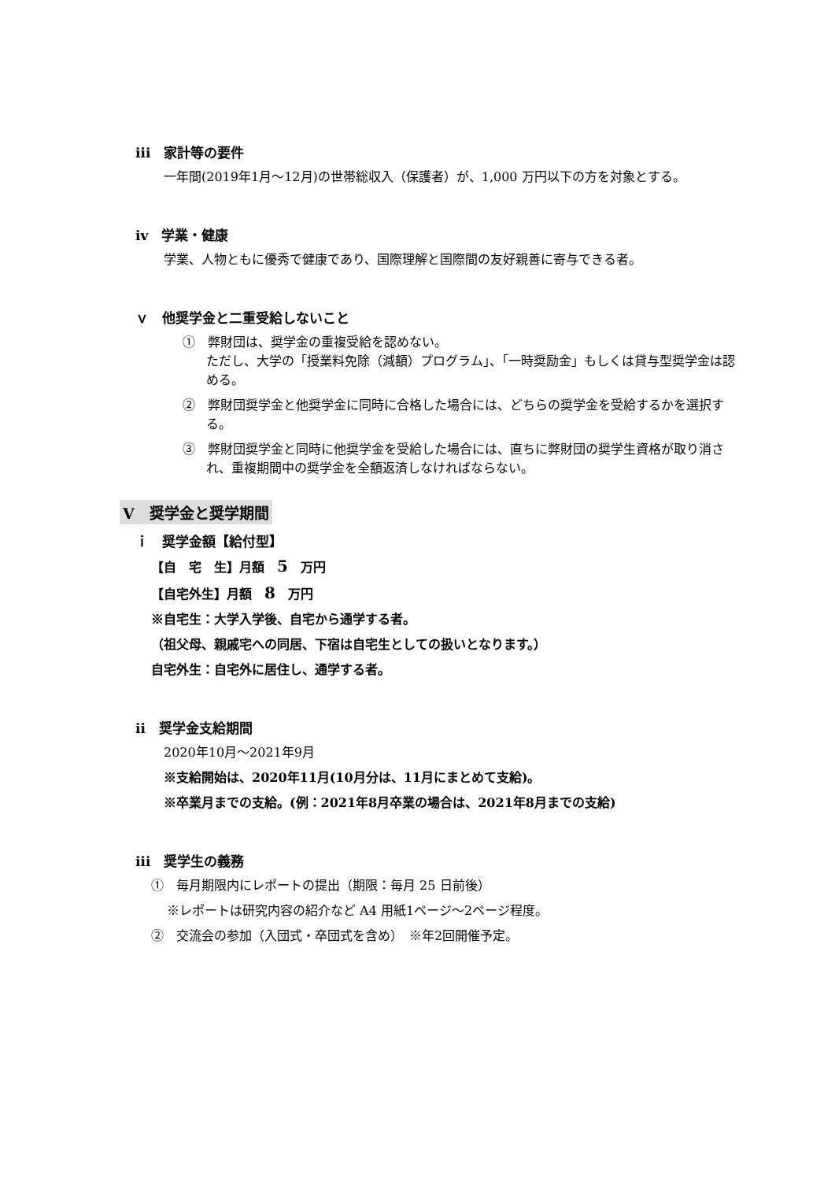iii　家計等の要件
一年間(2019年1月～12月)の世帯総収入（保護者）が、1,000 万円以下の方を対象とする。
iv　学業・健康
学業、人物ともに優秀で健康であり、国際理解と国際間の友好親善に寄与できる者。
ｖ　他奨学金と二重受給しないこと
①　弊財団は、奨学金の重複受給を認めない。
ただし、大学の「授業料免除（減額）プログラム」、「一時奨励金」もしくは貸与型奨学金は認める。
②　弊財団奨学金と他奨学金に同時に合格した場合には、どちらの奨学金を受給するかを選択する。
③　弊財団奨学金と同時に他奨学金を受給した場合には、直ちに弊財団の奨学生資格が取り消され、重複期間中の奨学金を全額返済しなければならない。
Ⅴ　奨学金と奨学期間
ｉ　奨学金額【給付型】
【自　宅　生】月額　5　万円
【自宅外生】月額　8　万円
※自宅生：大学入学後、自宅から通学する者。
（祖父母、親戚宅への同居、下宿は自宅生としての扱いとなります。）
自宅外生：自宅外に居住し、通学する者。
ii　奨学金支給期間
2020年10月～2021年9月
※支給開始は、2020年11月(10月分は、11月にまとめて支給)。
※卒業月までの支給。(例：2021年8月卒業の場合は、2021年8月までの支給)
iii　奨学生の義務
①　毎月期限内にレポートの提出（期限：毎月 25 日前後）
※レポートは研究内容の紹介など A4 用紙1ページ～2ページ程度。
②　交流会の参加（入団式・卒団式を含め）　※年2回開催予定。